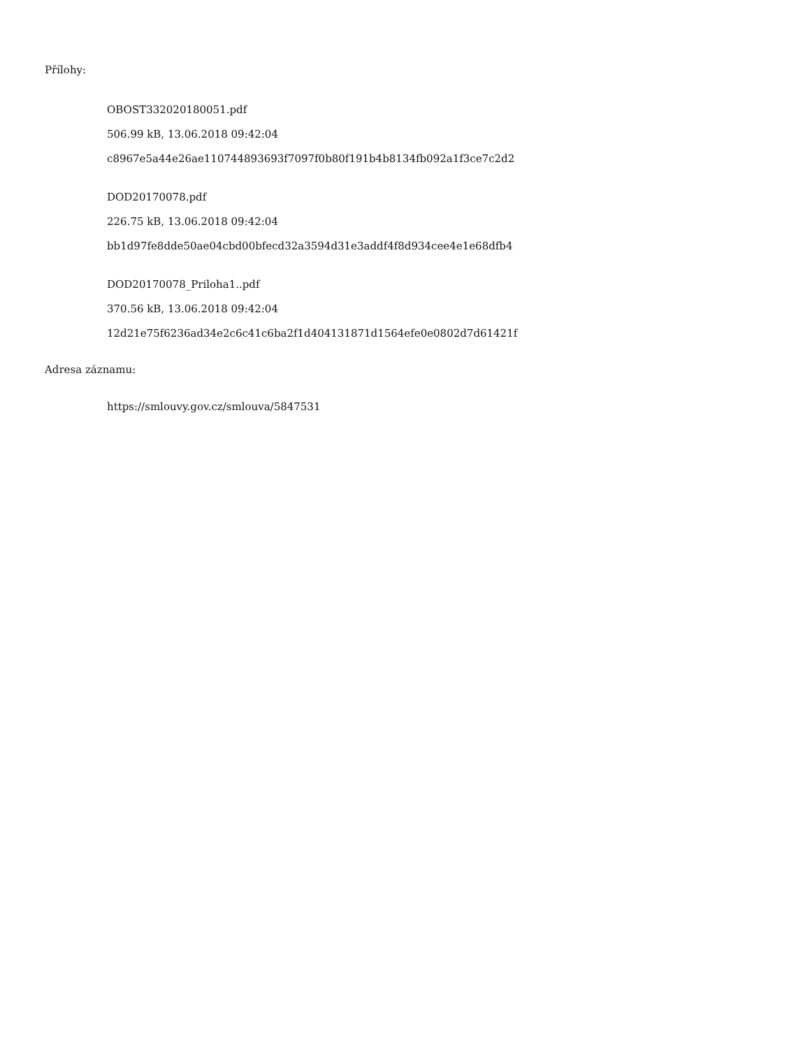Přílohy:
OBOST332020180051.pdf
506.99 kB, 13.06.2018 09:42:04
c8967e5a44e26ae110744893693f7097f0b80f191b4b8134fb092a1f3ce7c2d2
DOD20170078.pdf
226.75 kB, 13.06.2018 09:42:04
bb1d97fe8dde50ae04cbd00bfecd32a3594d31e3addf4f8d934cee4e1e68dfb4
DOD20170078_Priloha1..pdf
370.56 kB, 13.06.2018 09:42:04
12d21e75f6236ad34e2c6c41c6ba2f1d404131871d1564efe0e0802d7d61421f
Adresa záznamu:
https://smlouvy.gov.cz/smlouva/5847531